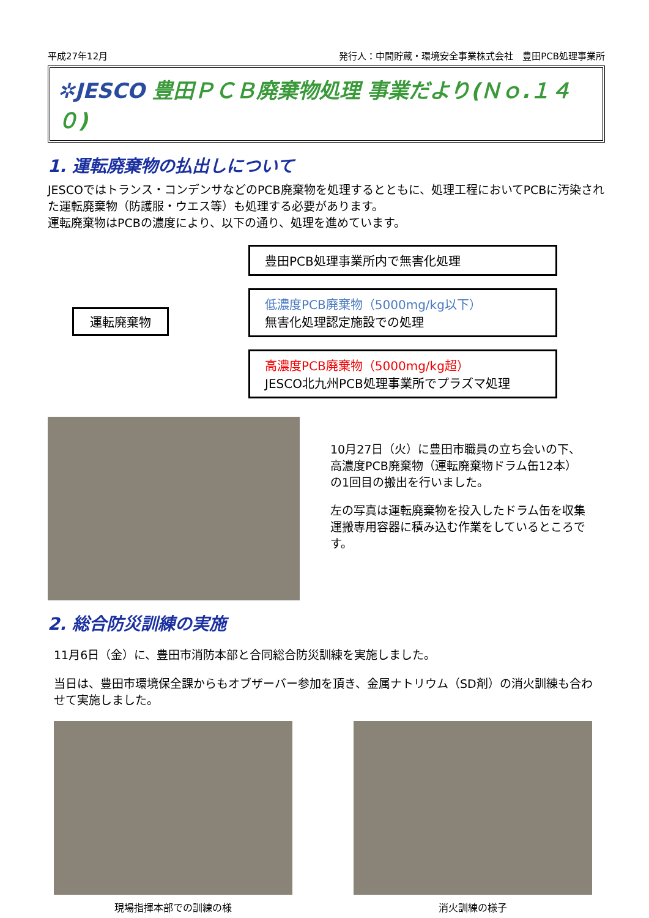平成27年12月 発行人：中間貯蔵・環境安全事業株式会社　豊田PCB処理事業所
✲JESCO 豊田ＰＣＢ廃棄物処理 事業だより(Ｎｏ.１４０)
1. 運転廃棄物の払出しについて
JESCOではトランス・コンデンサなどのPCB廃棄物を処理するとともに、処理工程においてPCBに汚染された運転廃棄物（防護服・ウエス等）も処理する必要があります。
運転廃棄物はPCBの濃度により、以下の通り、処理を進めています。
運転廃棄物
豊田PCB処理事業所内で無害化処理
低濃度PCB廃棄物（5000mg/kg以下）
無害化処理認定施設での処理
高濃度PCB廃棄物（5000mg/kg超）
JESCO北九州PCB処理事業所でプラズマ処理
10月27日（火）に豊田市職員の立ち会いの下、高濃度PCB廃棄物（運転廃棄物ドラム缶12本）の1回目の搬出を行いました。
左の写真は運転廃棄物を投入したドラム缶を収集運搬専用容器に積み込む作業をしているところです。
2. 総合防災訓練の実施
11月6日（金）に、豊田市消防本部と合同総合防災訓練を実施しました。
当日は、豊田市環境保全課からもオブザーバー参加を頂き、金属ナトリウム（SD剤）の消火訓練も合わせて実施しました。
現場指揮本部での訓練の様 消火訓練の様子